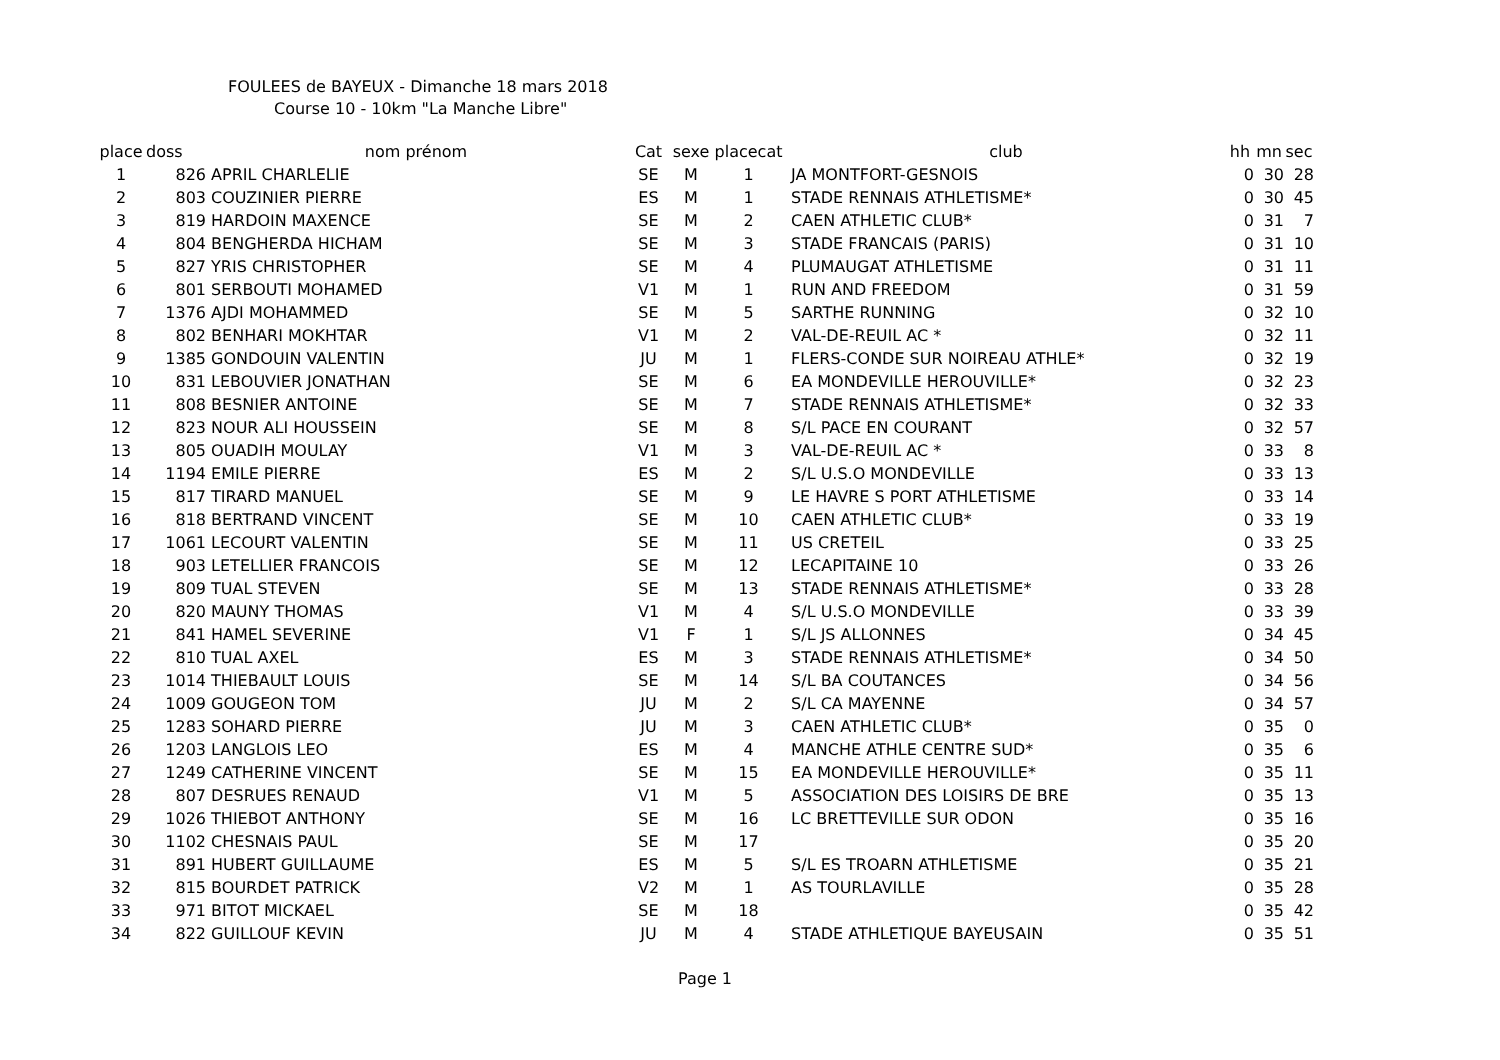FOULEES de BAYEUX - Dimanche 18 mars 2018
Course 10 - 10km "La Manche Libre"
| place | doss | nom prénom | Cat | sexe | placecat | club | hh | mn | sec |
| --- | --- | --- | --- | --- | --- | --- | --- | --- | --- |
| 1 | 826 | APRIL CHARLELIE | SE | M | 1 | JA MONTFORT-GESNOIS | 0 | 30 | 28 |
| 2 | 803 | COUZINIER PIERRE | ES | M | 1 | STADE RENNAIS ATHLETISME* | 0 | 30 | 45 |
| 3 | 819 | HARDOIN MAXENCE | SE | M | 2 | CAEN ATHLETIC CLUB* | 0 | 31 | 7 |
| 4 | 804 | BENGHERDA HICHAM | SE | M | 3 | STADE FRANCAIS (PARIS) | 0 | 31 | 10 |
| 5 | 827 | YRIS CHRISTOPHER | SE | M | 4 | PLUMAUGAT ATHLETISME | 0 | 31 | 11 |
| 6 | 801 | SERBOUTI MOHAMED | V1 | M | 1 | RUN AND FREEDOM | 0 | 31 | 59 |
| 7 | 1376 | AJDI MOHAMMED | SE | M | 5 | SARTHE RUNNING | 0 | 32 | 10 |
| 8 | 802 | BENHARI MOKHTAR | V1 | M | 2 | VAL-DE-REUIL AC * | 0 | 32 | 11 |
| 9 | 1385 | GONDOUIN VALENTIN | JU | M | 1 | FLERS-CONDE SUR NOIREAU ATHLE* | 0 | 32 | 19 |
| 10 | 831 | LEBOUVIER JONATHAN | SE | M | 6 | EA MONDEVILLE HEROUVILLE* | 0 | 32 | 23 |
| 11 | 808 | BESNIER ANTOINE | SE | M | 7 | STADE RENNAIS ATHLETISME* | 0 | 32 | 33 |
| 12 | 823 | NOUR ALI HOUSSEIN | SE | M | 8 | S/L PACE EN COURANT | 0 | 32 | 57 |
| 13 | 805 | OUADIH MOULAY | V1 | M | 3 | VAL-DE-REUIL AC * | 0 | 33 | 8 |
| 14 | 1194 | EMILE PIERRE | ES | M | 2 | S/L U.S.O MONDEVILLE | 0 | 33 | 13 |
| 15 | 817 | TIRARD MANUEL | SE | M | 9 | LE HAVRE S PORT ATHLETISME | 0 | 33 | 14 |
| 16 | 818 | BERTRAND VINCENT | SE | M | 10 | CAEN ATHLETIC CLUB* | 0 | 33 | 19 |
| 17 | 1061 | LECOURT VALENTIN | SE | M | 11 | US CRETEIL | 0 | 33 | 25 |
| 18 | 903 | LETELLIER FRANCOIS | SE | M | 12 | LECAPITAINE 10 | 0 | 33 | 26 |
| 19 | 809 | TUAL STEVEN | SE | M | 13 | STADE RENNAIS ATHLETISME* | 0 | 33 | 28 |
| 20 | 820 | MAUNY THOMAS | V1 | M | 4 | S/L U.S.O MONDEVILLE | 0 | 33 | 39 |
| 21 | 841 | HAMEL SEVERINE | V1 | F | 1 | S/L JS ALLONNES | 0 | 34 | 45 |
| 22 | 810 | TUAL AXEL | ES | M | 3 | STADE RENNAIS ATHLETISME* | 0 | 34 | 50 |
| 23 | 1014 | THIEBAULT LOUIS | SE | M | 14 | S/L BA COUTANCES | 0 | 34 | 56 |
| 24 | 1009 | GOUGEON TOM | JU | M | 2 | S/L CA MAYENNE | 0 | 34 | 57 |
| 25 | 1283 | SOHARD PIERRE | JU | M | 3 | CAEN ATHLETIC CLUB* | 0 | 35 | 0 |
| 26 | 1203 | LANGLOIS LEO | ES | M | 4 | MANCHE ATHLE CENTRE SUD* | 0 | 35 | 6 |
| 27 | 1249 | CATHERINE VINCENT | SE | M | 15 | EA MONDEVILLE HEROUVILLE* | 0 | 35 | 11 |
| 28 | 807 | DESRUES RENAUD | V1 | M | 5 | ASSOCIATION DES LOISIRS DE BRE | 0 | 35 | 13 |
| 29 | 1026 | THIEBOT ANTHONY | SE | M | 16 | LC BRETTEVILLE SUR ODON | 0 | 35 | 16 |
| 30 | 1102 | CHESNAIS PAUL | SE | M | 17 | | 0 | 35 | 20 |
| 31 | 891 | HUBERT GUILLAUME | ES | M | 5 | S/L ES TROARN ATHLETISME | 0 | 35 | 21 |
| 32 | 815 | BOURDET PATRICK | V2 | M | 1 | AS TOURLAVILLE | 0 | 35 | 28 |
| 33 | 971 | BITOT MICKAEL | SE | M | 18 | | 0 | 35 | 42 |
| 34 | 822 | GUILLOUF KEVIN | JU | M | 4 | STADE ATHLETIQUE BAYEUSAIN | 0 | 35 | 51 |
Page 1